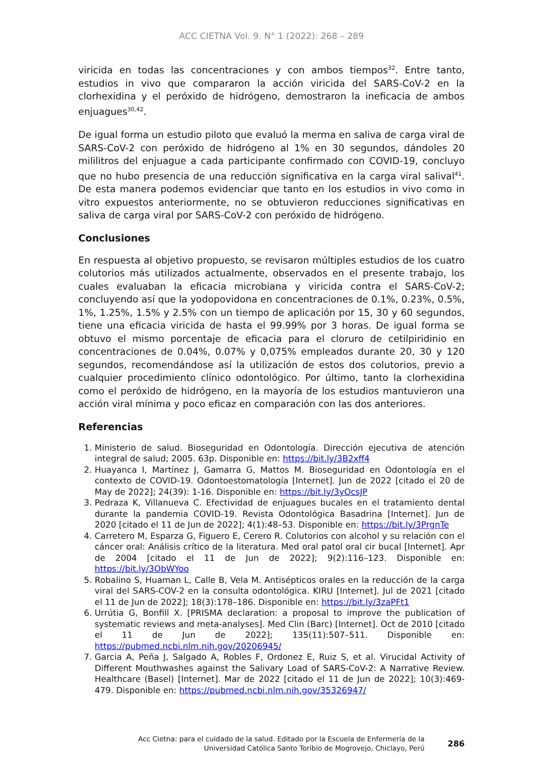ACC CIETNA Vol. 9. N° 1 (2022): 268 – 289
viricida en todas las concentraciones y con ambos tiempos<sup>32</sup>. Entre tanto, estudios in vivo que compararon la acción viricida del SARS-CoV-2 en la clorhexidina y el peróxido de hidrógeno, demostraron la ineficacia de ambos enjuagues<sup>30,42</sup>.
De igual forma un estudio piloto que evaluó la merma en saliva de carga viral de SARS-CoV-2 con peróxido de hidrógeno al 1% en 30 segundos, dándoles 20 mililitros del enjuague a cada participante confirmado con COVID-19, concluyo que no hubo presencia de una reducción significativa en la carga viral salival<sup>41</sup>. De esta manera podemos evidenciar que tanto en los estudios in vivo como in vitro expuestos anteriormente, no se obtuvieron reducciones significativas en saliva de carga viral por SARS-CoV-2 con peróxido de hidrógeno.
Conclusiones
En respuesta al objetivo propuesto, se revisaron múltiples estudios de los cuatro colutorios más utilizados actualmente, observados en el presente trabajo, los cuales evaluaban la eficacia microbiana y viricida contra el SARS-CoV-2; concluyendo así que la yodopovidona en concentraciones de 0.1%, 0.23%, 0.5%, 1%, 1.25%, 1.5% y 2.5% con un tiempo de aplicación por 15, 30 y 60 segundos, tiene una eficacia viricida de hasta el 99.99% por 3 horas. De igual forma se obtuvo el mismo porcentaje de eficacia para el cloruro de cetilpiridinio en concentraciones de 0.04%, 0.07% y 0,075% empleados durante 20, 30 y 120 segundos, recomendándose así la utilización de estos dos colutorios, previo a cualquier procedimiento clínico odontológico. Por último, tanto la clorhexidina como el peróxido de hidrógeno, en la mayoría de los estudios mantuvieron una acción viral mínima y poco eficaz en comparación con las dos anteriores.
Referencias
1. Ministerio de salud. Bioseguridad en Odontología. Dirección ejecutiva de atención integral de salud; 2005. 63p. Disponible en: https://bit.ly/3B2xff4
2. Huayanca I, Martínez J, Gamarra G, Mattos M. Bioseguridad en Odontología en el contexto de COVID-19. Odontoestomatología [Internet]. Jun de 2022 [citado el 20 de May de 2022]; 24(39): 1-16. Disponible en: https://bit.ly/3yOcsJP
3. Pedraza K, Villanueva C. Efectividad de enjuagues bucales en el tratamiento dental durante la pandemia COVID-19. Revista Odontológica Basadrina [Internet]. Jun de 2020 [citado el 11 de Jun de 2022]; 4(1):48–53. Disponible en: https://bit.ly/3PrgnTe
4. Carretero M, Esparza G, Figuero E, Cerero R. Colutorios con alcohol y su relación con el cáncer oral: Análisis crítico de la literatura. Med oral patol oral cir bucal [Internet]. Apr de 2004 [citado el 11 de Jun de 2022]; 9(2):116–123. Disponible en: https://bit.ly/3ObWYoo
5. Robalino S, Huaman L, Calle B, Vela M. Antisépticos orales en la reducción de la carga viral del SARS-COV-2 en la consulta odontológica. KIRU [Internet]. Jul de 2021 [citado el 11 de Jun de 2022]; 18(3):178–186. Disponible en: https://bit.ly/3zaPFt1
6. Urrútia G, Bonfill X. [PRISMA declaration: a proposal to improve the publication of systematic reviews and meta-analyses]. Med Clin (Barc) [Internet]. Oct de 2010 [citado el 11 de Jun de 2022]; 135(11):507–511. Disponible en: https://pubmed.ncbi.nlm.nih.gov/20206945/
7. Garcia A, Peña J, Salgado A, Robles F, Ordonez E, Ruiz S, et al. Virucidal Activity of Different Mouthwashes against the Salivary Load of SARS-CoV-2: A Narrative Review. Healthcare (Basel) [Internet]. Mar de 2022 [citado el 11 de Jun de 2022]; 10(3):469-479. Disponible en: https://pubmed.ncbi.nlm.nih.gov/35326947/
Acc Cietna: para el cuidado de la salud. Editado por la Escuela de Enfermería de la
Universidad Católica Santo Toribio de Mogrovejo, Chiclayo, Perú
286